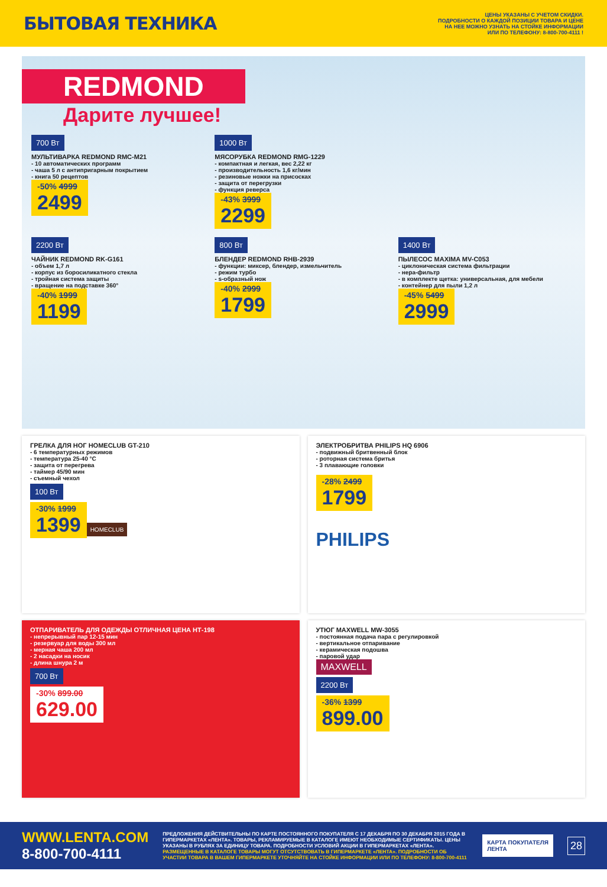БЫТОВАЯ ТЕХНИКА
ЦЕНЫ УКАЗАНЫ С УЧЕТОМ СКИДКИ.
ПОДРОБНОСТИ О КАЖДОЙ ПОЗИЦИИ ТОВАРА И ЦЕНЕ
НА НЕЕ МОЖНО УЗНАТЬ НА СТОЙКЕ ИНФОРМАЦИИ
ИЛИ ПО ТЕЛЕФОНУ: 8-800-700-4111 !
REDMOND
Дарите лучшее!
700 Вт
МУЛЬТИВАРКА REDMOND RMC-M21
- 10 автоматических программ
- чаша 5 л с антипригарным покрытием
- книга 50 рецептов
-50% 4999 2499
1000 Вт
МЯСОРУБКА REDMOND RMG-1229
- компактная и легкая, вес 2,22 кг
- производительность 1,6 кг/мин
- резиновые ножки на присосках
- защита от перегрузки
- функция реверса
-43% 3999 2299
2200 Вт
ЧАЙНИК REDMOND RK-G161
- объем 1,7 л
- корпус из боросиликатного стекла
- тройная система защиты
- вращение на подставке 360°
-40% 1999 1199
800 Вт
БЛЕНДЕР REDMOND RHB-2939
- функции: миксер, блендер, измельчитель
- режим турбо
- s-образный нож
-40% 2999 1799
1400 Вт
ПЫЛЕСОС MAXIMA MV-C053
- циклоническая система фильтрации
- нера-фильтр
- в комплекте щетка: универсальная, для мебели
- контейнер для пыли 1,2 л
-45% 5499 2999
ГРЕЛКА ДЛЯ НОГ HOMECLUB GT-210
- 6 температурных режимов
- температура 25-40 °С
- защита от перегрева
- таймер 45/90 мин
- съемный чехол
100 Вт
-30% 1999 1399
HOMECLUB
ЭЛЕКТРОБРИТВА PHILIPS HQ 6906
- подвижный бритвенный блок
- роторная система бритья
- 3 плавающие головки
-28% 2499 1799
PHILIPS
ОТПАРИВАТЕЛЬ ДЛЯ ОДЕЖДЫ ОТЛИЧНАЯ ЦЕНА НТ-198
- непрерывный пар 12-15 мин
- резервуар для воды 300 мл
- мерная чаша 200 мл
- 2 насадки на носик
- длина шнура 2 м
700 Вт
-30% 899.00 629.00
УТЮГ MAXWELL MW-3055
- постоянная подача пара с регулировкой
- вертикальное отпаривание
- керамическая подошва
- паровой удар
MAXWELL
2200 Вт
-36% 1399 899.00
WWW.LENTA.COM
8-800-700-4111
ПРЕДЛОЖЕНИЯ ДЕЙСТВИТЕЛЬНЫ ПО КАРТЕ ПОСТОЯННОГО ПОКУПАТЕЛЯ С 17 ДЕКАБРЯ ПО 30 ДЕКАБРЯ 2015 ГОДА В ГИПЕРМАРКЕТАХ «ЛЕНТА». ТОВАРЫ, РЕКЛАМИРУЕМЫЕ В КАТАЛОГЕ ИМЕЮТ НЕОБХОДИМЫЕ СЕРТИФИКАТЫ. ЦЕНЫ УКАЗАНЫ В РУБЛЯХ ЗА ЕДИНИЦУ ТОВАРА. ПОДРОБНОСТИ УСЛОВИЙ АКЦИИ В ГИПЕРМАРКЕТАХ «ЛЕНТА».
РАЗМЕЩЕННЫЕ В КАТАЛОГЕ ТОВАРЫ МОГУТ ОТСУТСТВОВАТЬ В ГИПЕРМАРКЕТЕ «ЛЕНТА». ПОДРОБНОСТИ ОБ УЧАСТИИ ТОВАРА В ВАШЕМ ГИПЕРМАРКЕТЕ УТОЧНЯЙТЕ НА СТОЙКЕ ИНФОРМАЦИИ ИЛИ ПО ТЕЛЕФОНУ: 8-800-700-4111
КАРТА ПОКУПАТЕЛЯ
ЛЕНТА
28